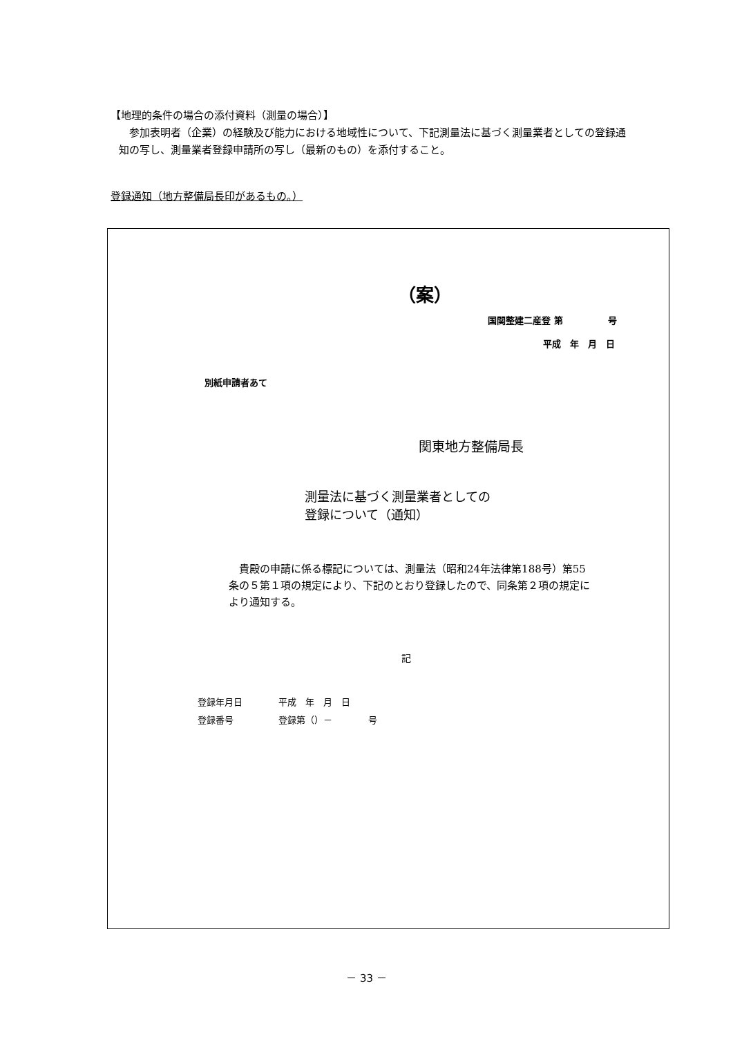【地理的条件の場合の添付資料（測量の場合）】
　参加表明者（企業）の経験及び能力における地域性について、下記測量法に基づく測量業者としての登録通知の写し、測量業者登録申請所の写し（最新のもの）を添付すること。
登録通知（地方整備局長印があるもの。）
（案）
国関整建二産登 第　　　　　号
平成　年　月　日
別紙申請者あて
関東地方整備局長
測量法に基づく測量業者としての
登録について（通知）
　貴殿の申請に係る標記については、測量法（昭和24年法律第188号）第55条の５第１項の規定により、下記のとおり登録したので、同条第２項の規定により通知する。
記
登録年月日　　　　平成　年　月　日
登録番号　　　　　登録第（）－　　　　号
－ 33 －